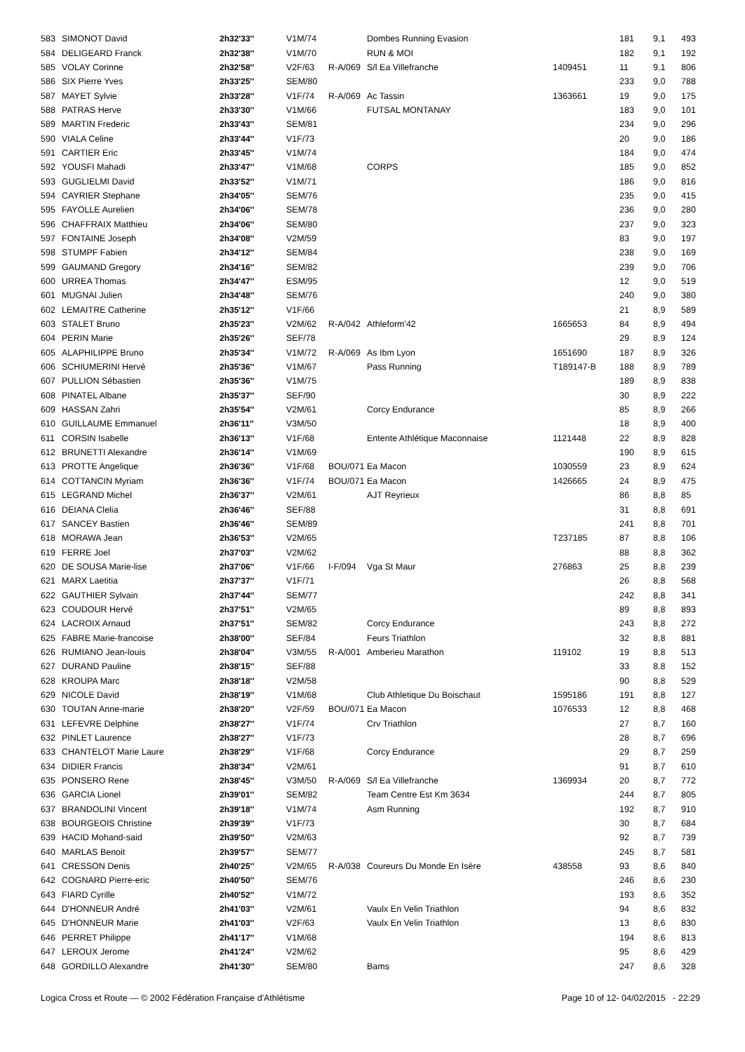| 583 | SIMONOT David | 2h32'33'' | V1M/74 | | Dombes Running Evasion | | 181 | 9,1 | 493 |
| 584 | DELIGEARD Franck | 2h32'38'' | V1M/70 | | RUN & MOI | | 182 | 9,1 | 192 |
| 585 | VOLAY Corinne | 2h32'58'' | V2F/63 | R-A/069 | S/l Ea Villefranche | 1409451 | 11 | 9,1 | 806 |
| 586 | SIX Pierre Yves | 2h33'25'' | SEM/80 | | | | 233 | 9,0 | 788 |
| 587 | MAYET Sylvie | 2h33'28'' | V1F/74 | R-A/069 | Ac Tassin | 1363661 | 19 | 9,0 | 175 |
| 588 | PATRAS Herve | 2h33'30'' | V1M/66 | | FUTSAL MONTANAY | | 183 | 9,0 | 101 |
| 589 | MARTIN Frederic | 2h33'43'' | SEM/81 | | | | 234 | 9,0 | 296 |
| 590 | VIALA Celine | 2h33'44'' | V1F/73 | | | | 20 | 9,0 | 186 |
| 591 | CARTIER Eric | 2h33'45'' | V1M/74 | | | | 184 | 9,0 | 474 |
| 592 | YOUSFI Mahadi | 2h33'47'' | V1M/68 | | CORPS | | 185 | 9,0 | 852 |
| 593 | GUGLIELMI David | 2h33'52'' | V1M/71 | | | | 186 | 9,0 | 816 |
| 594 | CAYRIER Stephane | 2h34'05'' | SEM/76 | | | | 235 | 9,0 | 415 |
| 595 | FAYOLLE Aurelien | 2h34'06'' | SEM/78 | | | | 236 | 9,0 | 280 |
| 596 | CHAFFRAIX Matthieu | 2h34'06'' | SEM/80 | | | | 237 | 9,0 | 323 |
| 597 | FONTAINE Joseph | 2h34'08'' | V2M/59 | | | | 83 | 9,0 | 197 |
| 598 | STUMPF Fabien | 2h34'12'' | SEM/84 | | | | 238 | 9,0 | 169 |
| 599 | GAUMAND Gregory | 2h34'16'' | SEM/82 | | | | 239 | 9,0 | 706 |
| 600 | URREA Thomas | 2h34'47'' | ESM/95 | | | | 12 | 9,0 | 519 |
| 601 | MUGNAI Julien | 2h34'48'' | SEM/76 | | | | 240 | 9,0 | 380 |
| 602 | LEMAITRE Catherine | 2h35'12'' | V1F/66 | | | | 21 | 8,9 | 589 |
| 603 | STALET Bruno | 2h35'23'' | V2M/62 | R-A/042 | Athleform'42 | 1665653 | 84 | 8,9 | 494 |
| 604 | PERIN Marie | 2h35'26'' | SEF/78 | | | | 29 | 8,9 | 124 |
| 605 | ALAPHILIPPE Bruno | 2h35'34'' | V1M/72 | R-A/069 | As Ibm Lyon | 1651690 | 187 | 8,9 | 326 |
| 606 | SCHIUMERINI Hervé | 2h35'36'' | V1M/67 | | Pass Running | T189147-B | 188 | 8,9 | 789 |
| 607 | PULLION Sébastien | 2h35'36'' | V1M/75 | | | | 189 | 8,9 | 838 |
| 608 | PINATEL Albane | 2h35'37'' | SEF/90 | | | | 30 | 8,9 | 222 |
| 609 | HASSAN Zahri | 2h35'54'' | V2M/61 | | Corcy Endurance | | 85 | 8,9 | 266 |
| 610 | GUILLAUME Emmanuel | 2h36'11'' | V3M/50 | | | | 18 | 8,9 | 400 |
| 611 | CORSIN Isabelle | 2h36'13'' | V1F/68 | | Entente Athlétique Maconnaise | 1121448 | 22 | 8,9 | 828 |
| 612 | BRUNETTI Alexandre | 2h36'14'' | V1M/69 | | | | 190 | 8,9 | 615 |
| 613 | PROTTE Angelique | 2h36'36'' | V1F/68 | BOU/071 | Ea Macon | 1030559 | 23 | 8,9 | 624 |
| 614 | COTTANCIN Myriam | 2h36'36'' | V1F/74 | BOU/071 | Ea Macon | 1426665 | 24 | 8,9 | 475 |
| 615 | LEGRAND Michel | 2h36'37'' | V2M/61 | | AJT Reyrieux | | 86 | 8,8 | 85 |
| 616 | DEIANA Clelia | 2h36'46'' | SEF/88 | | | | 31 | 8,8 | 691 |
| 617 | SANCEY Bastien | 2h36'46'' | SEM/89 | | | | 241 | 8,8 | 701 |
| 618 | MORAWA Jean | 2h36'53'' | V2M/65 | | | T237185 | 87 | 8,8 | 106 |
| 619 | FERRE Joel | 2h37'03'' | V2M/62 | | | | 88 | 8,8 | 362 |
| 620 | DE SOUSA Marie-lise | 2h37'06'' | V1F/66 | I-F/094 | Vga St Maur | 276863 | 25 | 8,8 | 239 |
| 621 | MARX Laetitia | 2h37'37'' | V1F/71 | | | | 26 | 8,8 | 568 |
| 622 | GAUTHIER Sylvain | 2h37'44'' | SEM/77 | | | | 242 | 8,8 | 341 |
| 623 | COUDOUR Hervé | 2h37'51'' | V2M/65 | | | | 89 | 8,8 | 893 |
| 624 | LACROIX Arnaud | 2h37'51'' | SEM/82 | | Corcy Endurance | | 243 | 8,8 | 272 |
| 625 | FABRE Marie-francoise | 2h38'00'' | SEF/84 | | Feurs Triathlon | | 32 | 8,8 | 881 |
| 626 | RUMIANO Jean-louis | 2h38'04'' | V3M/55 | R-A/001 | Amberieu Marathon | 119102 | 19 | 8,8 | 513 |
| 627 | DURAND Pauline | 2h38'15'' | SEF/88 | | | | 33 | 8,8 | 152 |
| 628 | KROUPA Marc | 2h38'18'' | V2M/58 | | | | 90 | 8,8 | 529 |
| 629 | NICOLE David | 2h38'19'' | V1M/68 | | Club Athletique Du Boischaut | 1595186 | 191 | 8,8 | 127 |
| 630 | TOUTAN Anne-marie | 2h38'20'' | V2F/59 | BOU/071 | Ea Macon | 1076533 | 12 | 8,8 | 468 |
| 631 | LEFEVRE Delphine | 2h38'27'' | V1F/74 | | Crv Triathlon | | 27 | 8,7 | 160 |
| 632 | PINLET Laurence | 2h38'27'' | V1F/73 | | | | 28 | 8,7 | 696 |
| 633 | CHANTELOT Marie Laure | 2h38'29'' | V1F/68 | | Corcy Endurance | | 29 | 8,7 | 259 |
| 634 | DIDIER Francis | 2h38'34'' | V2M/61 | | | | 91 | 8,7 | 610 |
| 635 | PONSERO Rene | 2h38'45'' | V3M/50 | R-A/069 | S/l Ea Villefranche | 1369934 | 20 | 8,7 | 772 |
| 636 | GARCIA Lionel | 2h39'01'' | SEM/82 | | Team Centre Est Km 3634 | | 244 | 8,7 | 805 |
| 637 | BRANDOLINI Vincent | 2h39'18'' | V1M/74 | | Asm Running | | 192 | 8,7 | 910 |
| 638 | BOURGEOIS Christine | 2h39'39'' | V1F/73 | | | | 30 | 8,7 | 684 |
| 639 | HACID Mohand-said | 2h39'50'' | V2M/63 | | | | 92 | 8,7 | 739 |
| 640 | MARLAS Benoit | 2h39'57'' | SEM/77 | | | | 245 | 8,7 | 581 |
| 641 | CRESSON Denis | 2h40'25'' | V2M/65 | R-A/038 | Coureurs Du Monde En Isère | 438558 | 93 | 8,6 | 840 |
| 642 | COGNARD Pierre-eric | 2h40'50'' | SEM/76 | | | | 246 | 8,6 | 230 |
| 643 | FIARD Cyrille | 2h40'52'' | V1M/72 | | | | 193 | 8,6 | 352 |
| 644 | D'HONNEUR André | 2h41'03'' | V2M/61 | | Vaulx En Velin Triathlon | | 94 | 8,6 | 832 |
| 645 | D'HONNEUR Marie | 2h41'03'' | V2F/63 | | Vaulx En Velin Triathlon | | 13 | 8,6 | 830 |
| 646 | PERRET Philippe | 2h41'17'' | V1M/68 | | | | 194 | 8,6 | 813 |
| 647 | LEROUX Jerome | 2h41'24'' | V2M/62 | | | | 95 | 8,6 | 429 |
| 648 | GORDILLO Alexandre | 2h41'30'' | SEM/80 | | Bams | | 247 | 8,6 | 328 |
Logica Cross et Route — © 2002 Fédération Française d'Athlétisme Page 10 of 12- 04/02/2015 - 22:29